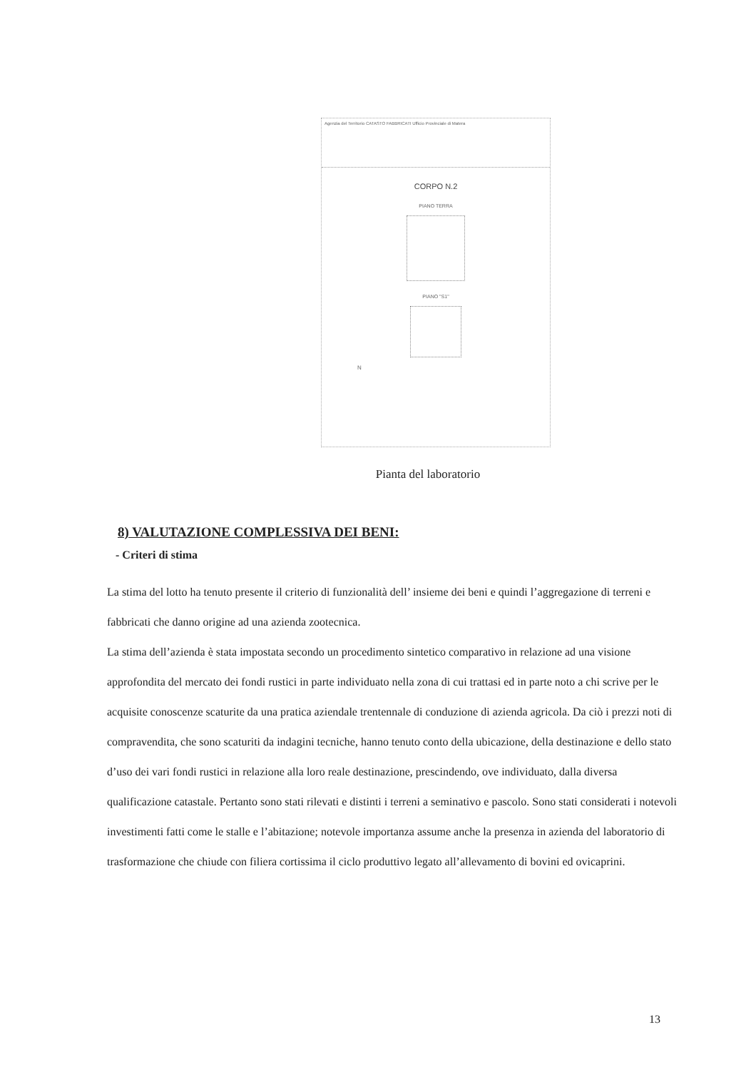Agenzia del Territorio CATASTO FABBRICATI Ufficio Provinciale di Matera
CORPO N.2
PIANO TERRA
PIANO "S1"
N
Pianta del laboratorio
8) VALUTAZIONE COMPLESSIVA DEI BENI:
- Criteri di stima
La stima del lotto ha tenuto presente il criterio di funzionalità dell’ insieme dei beni e quindi l’aggregazione di terreni e fabbricati che danno origine ad una azienda zootecnica.
La stima dell’azienda è stata impostata secondo un procedimento sintetico comparativo in relazione ad una visione approfondita del mercato dei fondi rustici in parte individuato nella zona di cui trattasi ed in parte noto a chi scrive per le acquisite conoscenze scaturite da una pratica aziendale trentennale di conduzione di azienda agricola. Da ciò i prezzi noti di compravendita, che sono scaturiti da indagini tecniche, hanno tenuto conto della ubicazione, della destinazione e dello stato d’uso dei vari fondi rustici in relazione alla loro reale destinazione, prescindendo, ove individuato, dalla diversa qualificazione catastale. Pertanto sono stati rilevati e distinti i terreni a seminativo e pascolo. Sono stati considerati i notevoli investimenti fatti come le stalle e l’abitazione; notevole importanza assume anche la presenza in azienda del laboratorio di trasformazione che chiude con filiera cortissima il ciclo produttivo legato all’allevamento di bovini ed ovicaprini.
13